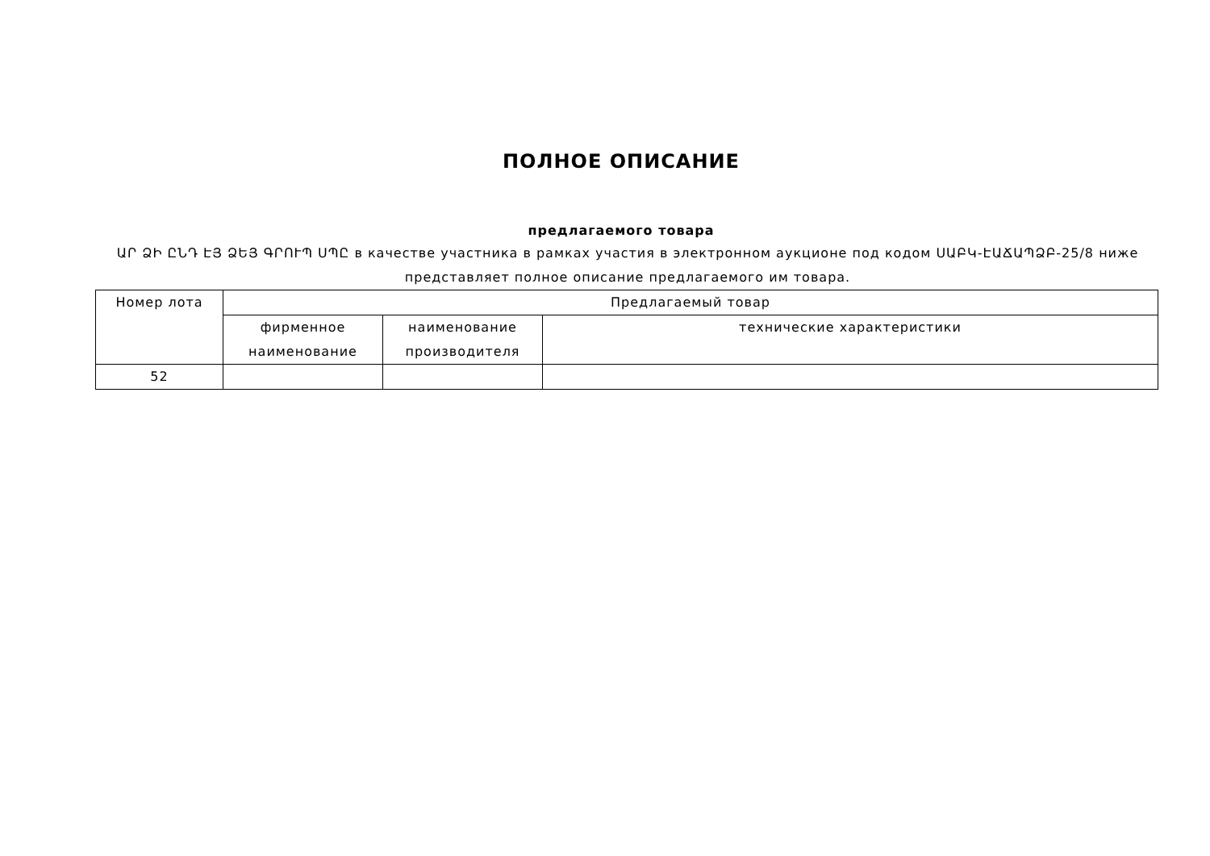ПОЛНОЕ ОПИСАНИЕ
предлагаемого товара
ԱՐ ՁԻ ԸՆԴ ԷՅ ՁԵՅ ԳՐՈՒՊ ՍՊԸ в качестве участника в рамках участия в электронном аукционе под кодом ՍԱԲԿ-ԷԱՃԱՊՁԲ-25/8 ниже представляет полное описание предлагаемого им товара.
| Номер лота | Предлагаемый товар | | |
| --- | --- | --- | --- |
| | фирменное наименование | наименование производителя | технические характеристики |
| 52 | | | |